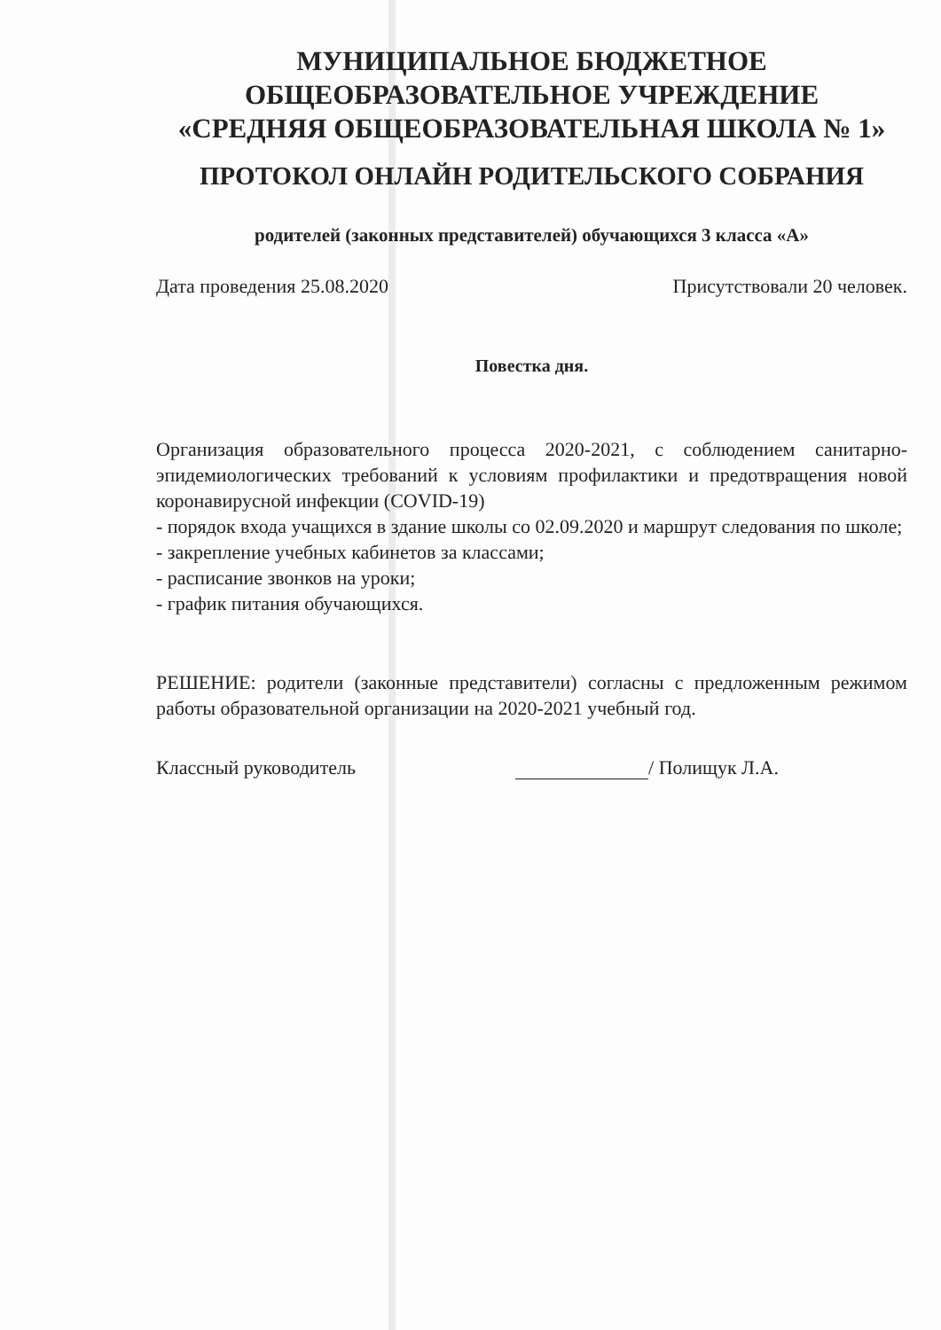МУНИЦИПАЛЬНОЕ БЮДЖЕТНОЕ
ОБЩЕОБРАЗОВАТЕЛЬНОЕ УЧРЕЖДЕНИЕ
«СРЕДНЯЯ ОБЩЕОБРАЗОВАТЕЛЬНАЯ ШКОЛА № 1»
ПРОТОКОЛ ОНЛАЙН РОДИТЕЛЬСКОГО СОБРАНИЯ
родителей (законных представителей) обучающихся 3 класса «А»
Дата проведения 25.08.2020 Присутствовали 20 человек.
Повестка дня.
Организация образовательного процесса 2020-2021, с соблюдением санитарно-эпидемиологических требований к условиям профилактики и предотвращения новой коронавирусной инфекции (COVID-19)
- порядок входа учащихся в здание школы со 02.09.2020 и маршрут следования по школе;
- закрепление учебных кабинетов за классами;
- расписание звонков на уроки;
- график питания обучающихся.
РЕШЕНИЕ: родители (законные представители) согласны с предложенным режимом работы образовательной организации на 2020-2021 учебный год.
Классный руководитель / Полищук Л.А.